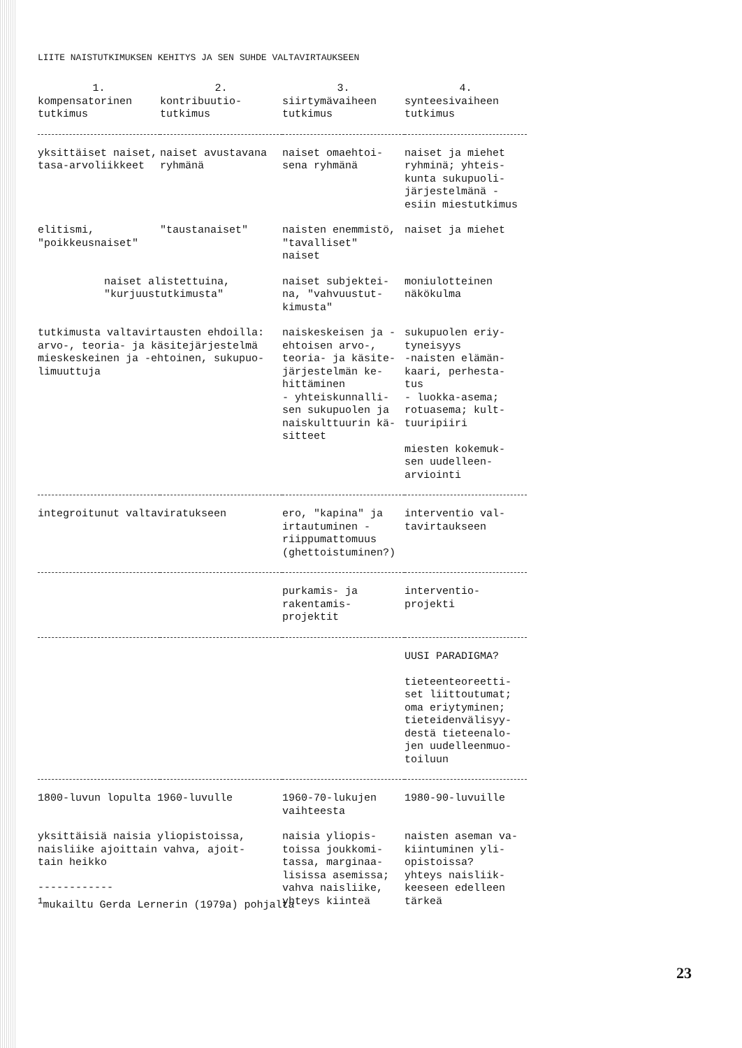LIITE NAISTUTKIMUKSEN KEHITYS JA SEN SUHDE VALTAVIRTAUKSEEN
| 1. kompensatorinen tutkimus | 2. kontribuutio- tutkimus | 3. siirtymävaiheen tutkimus | 4. synteesivaiheen tutkimus |
| --- | --- | --- | --- |
| yksittäiset naiset, tasa-arvoliikkeet | naiset avustavana ryhmänä | naiset omaehtoi- sena ryhmänä | naiset ja miehet ryhminä; yhteis- kunta sukupuoli- järjestelmänä - esiin miestutkimus |
| elitismi, "poikkeusnaiset" | "taustanaiset" | naisten enemmistö, "tavalliset" naiset | naiset ja miehet |
| naiset alistettuina, "kurjuustutkimusta" | | naiset subjektei- na, "vahvuustut- kimusta" | moniulotteinen näkökulma |
| tutkimusta valtavirtausten ehdoilla: arvo-, teoria- ja käsitejärjestelmä mieskeskeinen ja -ehtoinen, sukupuo- limuuttuja | | naiskeskeisen ja -ehtoisen arvo-, teoria- ja käsite- järjestelmän ke- hittäminen - yhteiskunnalli- sen sukupuolen ja naiskulttuurin kä- sitteet | sukupuolen eriy- tyneisyys -naisten elämän- kaari, perhesta- tus - luokka-asema; rotuasema; kult- tuuripiiri miesten kokemuk- sen uudelleen- arviointi |
| integroitunut valtaviratukseen | | ero, "kapina" ja irtautuminen - riippumattomuus (ghettoistuminen?) | interventio val- tavirtaukseen |
| | | purkamis- ja rakentamis- projektit | interventio- projekti |
| | | | UUSI PARADIGMA? tieteenteoreetti- set liittoutumat; oma eriytyminen; tieteidenvälisyy- destä tieteenalo- jen uudelleenmuo- toiluun |
| 1800-luvun lopulta 1960-luvulle | | 1960-70-lukujen vaihteesta | 1980-90-luvuille |
| yksittäisiä naisia yliopistoissa, naisliike ajoittain vahva, ajoit- tain heikko | | naisia yliopis- toissa joukkomi- tassa, marginaa- lisissa asemissa; vahva naisliike, yhteys kiinteä | naisten aseman va- kiintuminen yli- opistoissa? yhteys naisliik- keeseen edelleen tärkeä |
------------
<sup>1</sup> mukailtu Gerda Lernerin (1979a) pohjalta
23